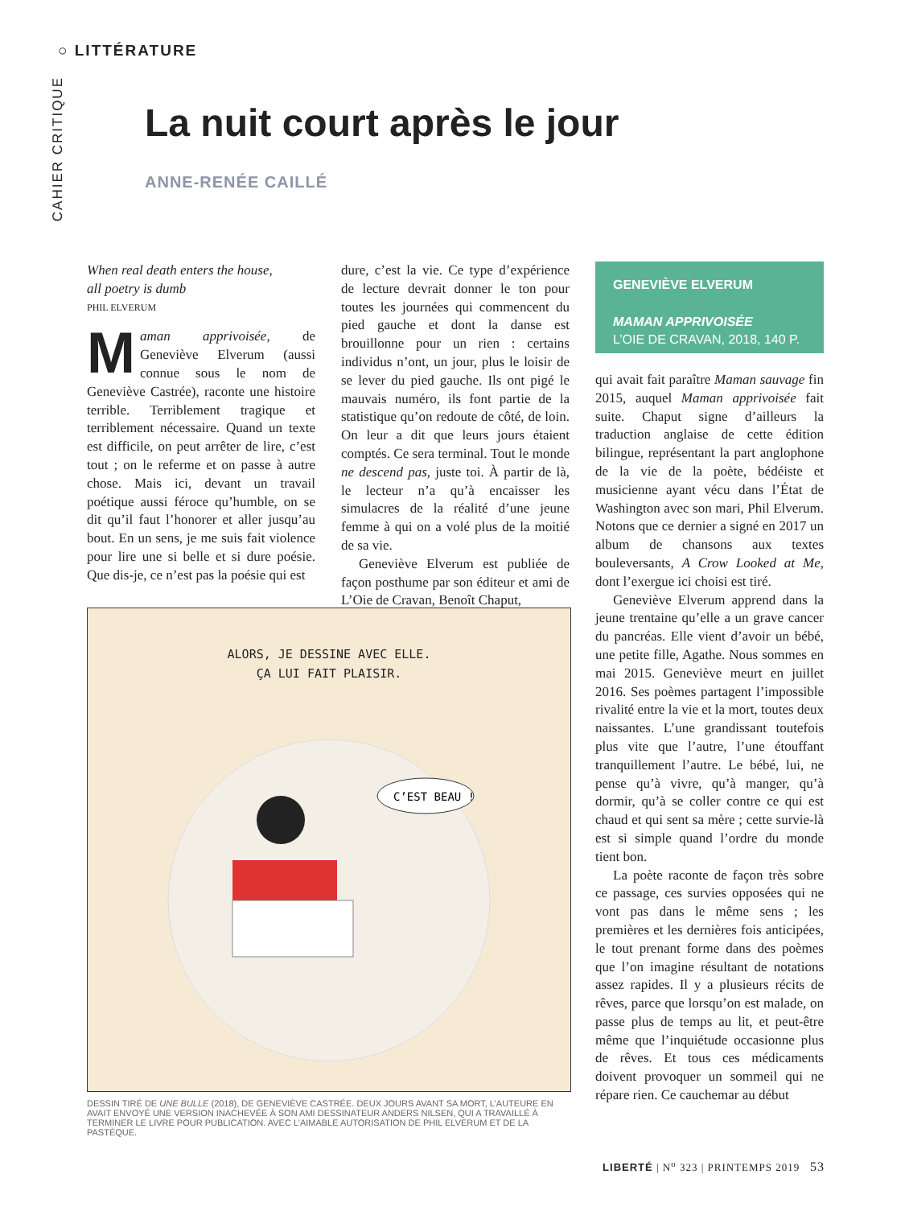○ LITTÉRATURE
CAHIER CRITIQUE
La nuit court après le jour
ANNE-RENÉE CAILLÉ
When real death enters the house,
all poetry is dumb
PHIL ELVERUM
Maman apprivoisée, de Geneviève Elverum (aussi connue sous le nom de Geneviève Castrée), raconte une histoire terrible. Terriblement tragique et terriblement nécessaire. Quand un texte est difficile, on peut arrêter de lire, c’est tout ; on le referme et on passe à autre chose. Mais ici, devant un travail poétique aussi féroce qu’humble, on se dit qu’il faut l’honorer et aller jusqu’au bout. En un sens, je me suis fait violence pour lire une si belle et si dure poésie. Que dis-je, ce n’est pas la poésie qui est
dure, c’est la vie. Ce type d’expérience de lecture devrait donner le ton pour toutes les journées qui commencent du pied gauche et dont la danse est brouillonne pour un rien : certains individus n’ont, un jour, plus le loisir de se lever du pied gauche. Ils ont pigé le mauvais numéro, ils font partie de la statistique qu’on redoute de côté, de loin. On leur a dit que leurs jours étaient comptés. Ce sera terminal. Tout le monde ne descend pas, juste toi. À partir de là, le lecteur n’a qu’à encaisser les simulacres de la réalité d’une jeune femme à qui on a volé plus de la moitié de sa vie.
Geneviève Elverum est publiée de façon posthume par son éditeur et ami de L’Oie de Cravan, Benoît Chaput,
GENEVIÈVE ELVERUM
MAMAN APPRIVOISÉE
L’OIE DE CRAVAN, 2018, 140 P.
qui avait fait paraître Maman sauvage fin 2015, auquel Maman apprivoisée fait suite. Chaput signe d’ailleurs la traduction anglaise de cette édition bilingue, représentant la part anglophone de la vie de la poète, bédéiste et musicienne ayant vécu dans l’État de Washington avec son mari, Phil Elverum. Notons que ce dernier a signé en 2017 un album de chansons aux textes bouleversants, A Crow Looked at Me, dont l’exergue ici choisi est tiré.
Geneviève Elverum apprend dans la jeune trentaine qu’elle a un grave cancer du pancréas. Elle vient d’avoir un bébé, une petite fille, Agathe. Nous sommes en mai 2015. Geneviève meurt en juillet 2016. Ses poèmes partagent l’impossible rivalité entre la vie et la mort, toutes deux naissantes. L’une grandissant toutefois plus vite que l’autre, l’une étouffant tranquillement l’autre. Le bébé, lui, ne pense qu’à vivre, qu’à manger, qu’à dormir, qu’à se coller contre ce qui est chaud et qui sent sa mère ; cette survie-là est si simple quand l’ordre du monde tient bon.
La poète raconte de façon très sobre ce passage, ces survies opposées qui ne vont pas dans le même sens ; les premières et les dernières fois anticipées, le tout prenant forme dans des poèmes que l’on imagine résultant de notations assez rapides. Il y a plusieurs récits de rêves, parce que lorsqu’on est malade, on passe plus de temps au lit, et peut-être même que l’inquiétude occasionne plus de rêves. Et tous ces médicaments doivent provoquer un sommeil qui ne répare rien. Ce cauchemar au début
ALORS, JE DESSINE AVEC ELLE.
ÇA LUI FAIT PLAISIR.
C’EST BEAU !
DESSIN TIRÉ DE UNE BULLE (2018), DE GENEVIÈVE CASTRÉE. DEUX JOURS AVANT SA MORT, L’AUTEURE EN AVAIT ENVOYÉ UNE VERSION INACHEVÉE À SON AMI DESSINATEUR ANDERS NILSEN, QUI A TRAVAILLÉ À TERMINER LE LIVRE POUR PUBLICATION. AVEC L’AIMABLE AUTORISATION DE PHIL ELVERUM ET DE LA PASTÈQUE.
LIBERTÉ | N<sup>o</sup> 323 | PRINTEMPS 2019 53